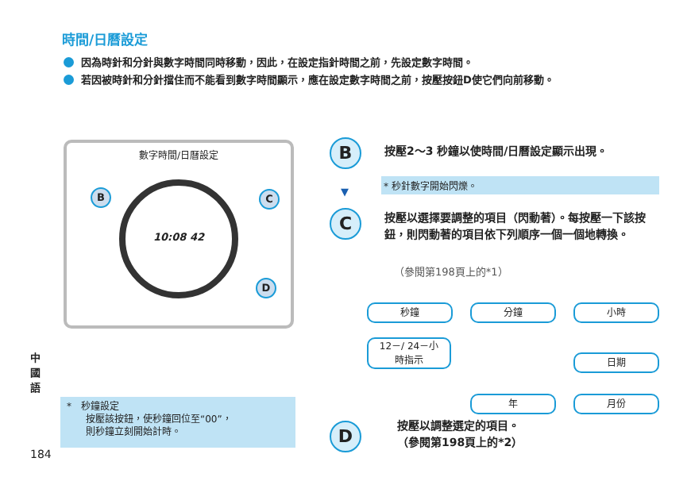時間/日曆設定
因為時針和分針與數字時間同時移動，因此，在設定指針時間之前，先設定數字時間。
若因被時針和分針擋住而不能看到數字時間顯示，應在設定數字時間之前，按壓按鈕D使它們向前移動。
數字時間/日曆設定
B C
D
10:08 42
B 按壓2～3 秒鐘以使時間/日曆設定顯示出現。
* 秒針數字開始閃爍。
▼
C
按壓以選擇要調整的項目（閃動著）。每按壓一下該按鈕，則閃動著的項目依下列順序一個一個地轉換。
（參閱第198頁上的*1）
秒鐘 分鐘 小時
12－/ 24－小
時指示
日期
年 月份
D
按壓以調整選定的項目。
（參閱第198頁上的*2）
*　秒鐘設定
　　按壓該按鈕，使秒鐘回位至“00”，
　　則秒鐘立刻開始計時。
中國語
184